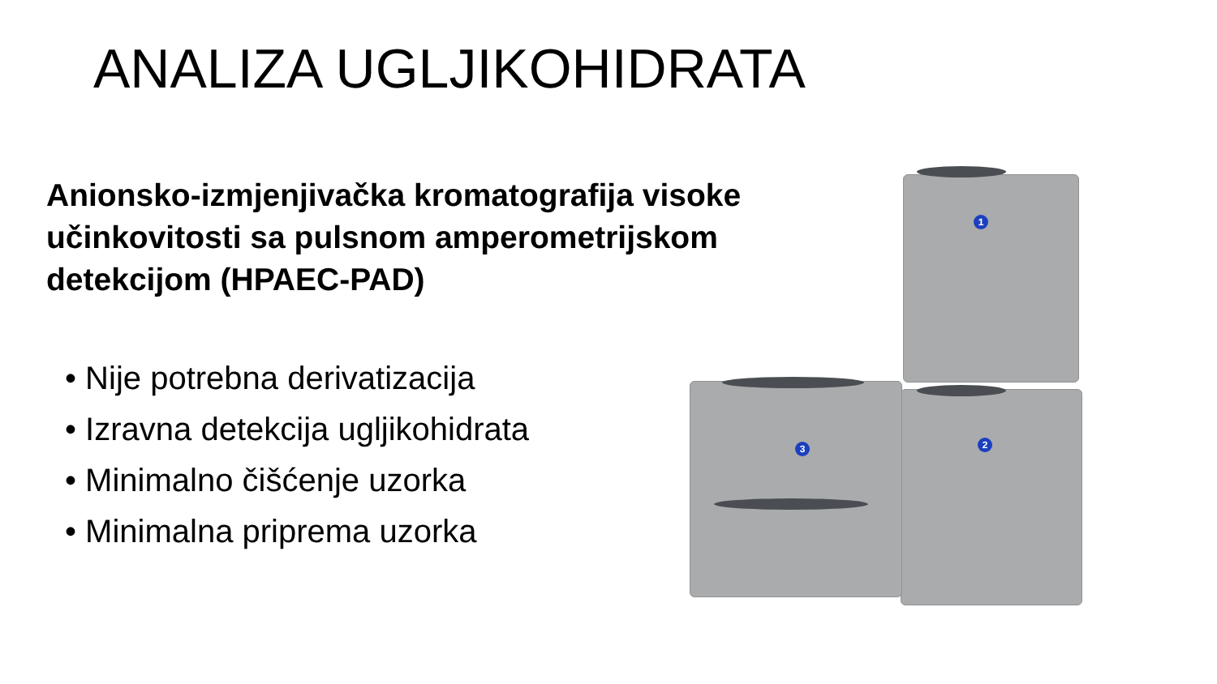ANALIZA UGLJIKOHIDRATA
Anionsko-izmjenjivačka kromatografija visoke učinkovitosti sa pulsnom amperometrijskom detekcijom (HPAEC-PAD)
• Nije potrebna derivatizacija
• Izravna detekcija ugljikohidrata
• Minimalno čišćenje uzorka
• Minimalna priprema uzorka
1
2
3